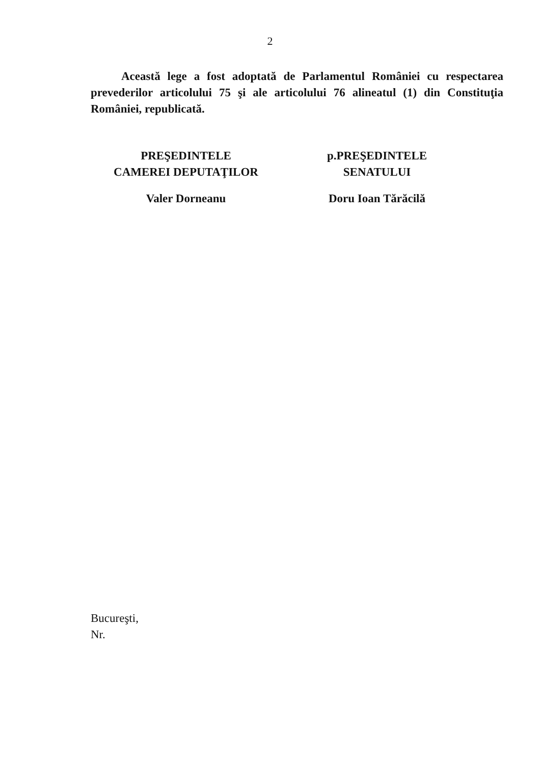2
Această lege a fost adoptată de Parlamentul României cu respectarea prevederilor articolului 75 şi ale articolului 76 alineatul (1) din Constituţia României, republicată.
PREŞEDINTELE
CAMEREI DEPUTAŢILOR
Valer Dorneanu
p.PREŞEDINTELE
SENATULUI
Doru Ioan Tărăcilă
Bucureşti,
Nr.